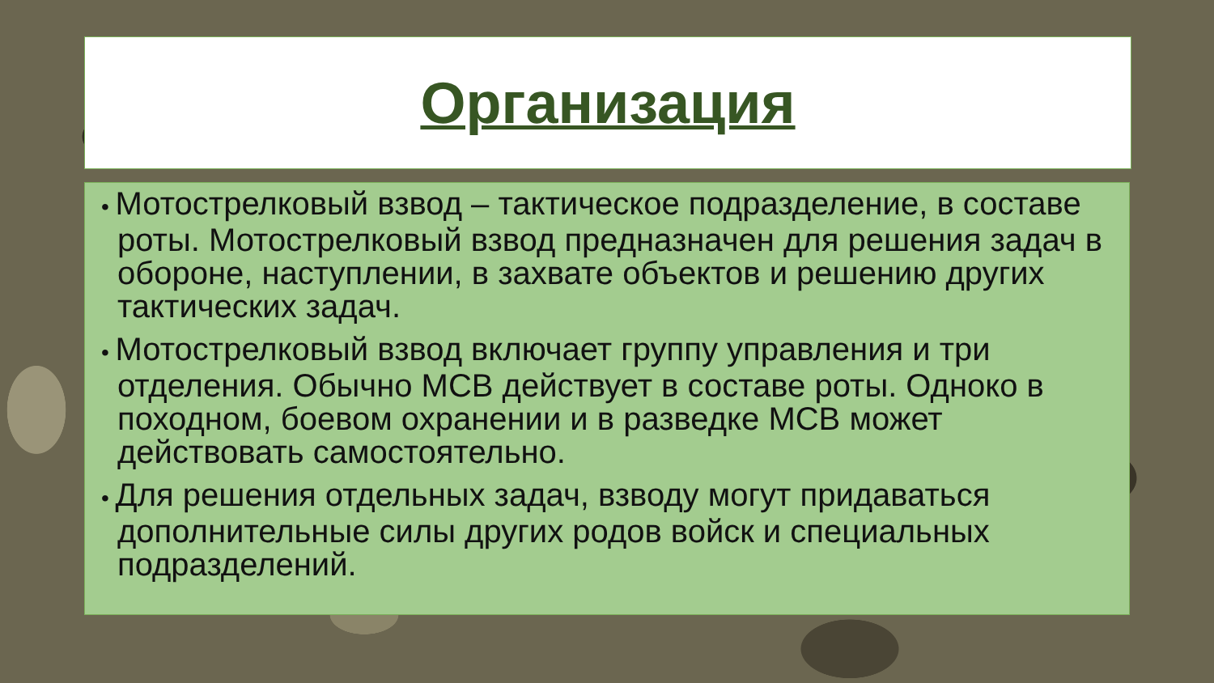Организация
• Мотострелковый взвод – тактическое подразделение, в составе роты. Мотострелковый взвод предназначен для решения задач в обороне, наступлении, в захвате объектов и решению других тактических задач.
• Мотострелковый взвод включает группу управления и три отделения. Обычно МСВ действует в составе роты. Одноко в походном, боевом охранении и в разведке МСВ может действовать самостоятельно.
• Для решения отдельных задач, взводу могут придаваться дополнительные силы других родов войск и специальных подразделений.